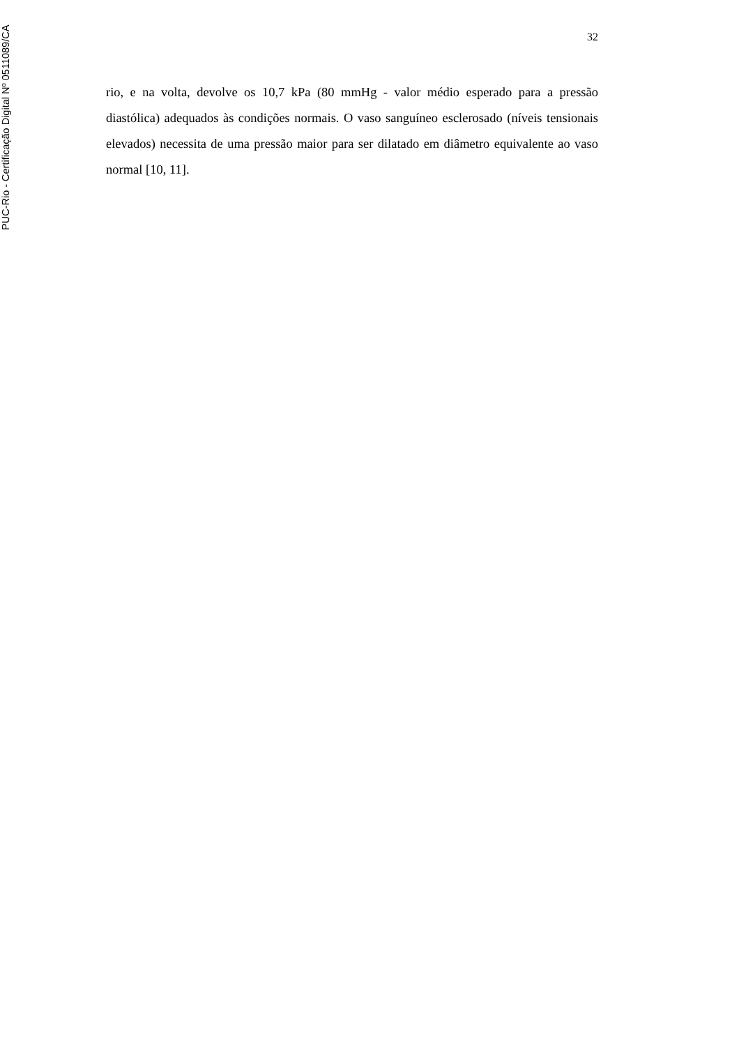32
rio, e na volta, devolve os 10,7 kPa (80 mmHg - valor médio esperado para a pressão diastólica) adequados às condições normais. O vaso sanguíneo esclerosado (níveis tensionais elevados) necessita de uma pressão maior para ser dilatado em diâmetro equivalente ao vaso normal [10, 11].
PUC-Rio - Certificação Digital Nº 0511089/CA